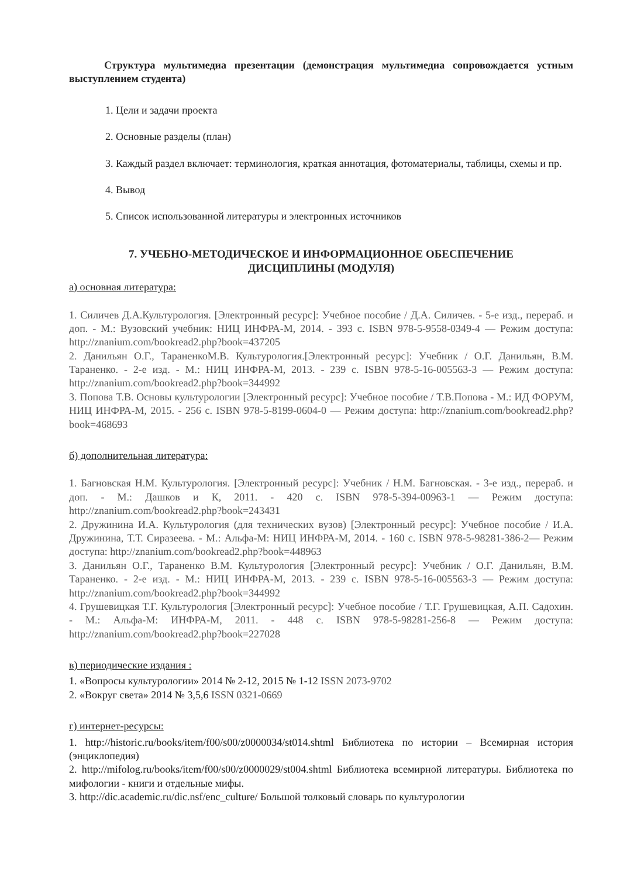Структура мультимедиа презентации (демонстрация мультимедиа сопровождается устным выступлением студента)
1. Цели и задачи проекта
2. Основные разделы (план)
3. Каждый раздел включает: терминология, краткая аннотация, фотоматериалы, таблицы, схемы и пр.
4. Вывод
5. Список использованной литературы и электронных источников
7. УЧЕБНО-МЕТОДИЧЕСКОЕ И ИНФОРМАЦИОННОЕ ОБЕСПЕЧЕНИЕ
ДИСЦИПЛИНЫ (МОДУЛЯ)
а) основная литература:
1. Силичев Д.А.Культурология. [Электронный ресурс]: Учебное пособие / Д.А. Силичев. - 5-е изд., перераб. и доп. - М.: Вузовский учебник: НИЦ ИНФРА-М, 2014. - 393 с. ISBN 978-5-9558-0349-4 — Режим доступа: http://znanium.com/bookread2.php?book=437205
2. Данильян О.Г., ТараненкоМ.В. Культурология.[Электронный ресурс]: Учебник / О.Г. Данильян, В.М. Тараненко. - 2-е изд. - М.: НИЦ ИНФРА-М, 2013. - 239 с. ISBN 978-5-16-005563-3 — Режим доступа: http://znanium.com/bookread2.php?book=344992
3. Попова Т.В. Основы культурологии [Электронный ресурс]: Учебное пособие / Т.В.Попова - М.: ИД ФОРУМ, НИЦ ИНФРА-М, 2015. - 256 с. ISBN 978-5-8199-0604-0 — Режим доступа: http://znanium.com/bookread2.php?book=468693
б) дополнительная литература:
1. Багновская Н.М. Культурология. [Электронный ресурс]: Учебник / Н.М. Багновская. - 3-е изд., перераб. и доп. - М.: Дашков и К, 2011. - 420 с. ISBN 978-5-394-00963-1 — Режим доступа: http://znanium.com/bookread2.php?book=243431
2. Дружинина И.А. Культурология (для технических вузов) [Электронный ресурс]: Учебное пособие / И.А. Дружинина, Т.Т. Сиразеева. - М.: Альфа-М: НИЦ ИНФРА-М, 2014. - 160 с. ISBN 978-5-98281-386-2— Режим доступа: http://znanium.com/bookread2.php?book=448963
3. Данильян О.Г., Тараненко В.М. Культурология [Электронный ресурс]: Учебник / О.Г. Данильян, В.М. Тараненко. - 2-е изд. - М.: НИЦ ИНФРА-М, 2013. - 239 с. ISBN 978-5-16-005563-3 — Режим доступа: http://znanium.com/bookread2.php?book=344992
4. Грушевицкая Т.Г. Культурология [Электронный ресурс]: Учебное пособие / Т.Г. Грушевицкая, А.П. Садохин. - М.: Альфа-М: ИНФРА-М, 2011. - 448 с. ISBN 978-5-98281-256-8 — Режим доступа: http://znanium.com/bookread2.php?book=227028
в) периодические издания :
1. «Вопросы культурологии» 2014 № 2-12, 2015 № 1-12 ISSN 2073-9702
2. «Вокруг света» 2014 № 3,5,6 ISSN 0321-0669
г) интернет-ресурсы:
1. http://historic.ru/books/item/f00/s00/z0000034/st014.shtml Библиотека по истории – Всемирная история (энциклопедия)
2. http://mifolog.ru/books/item/f00/s00/z0000029/st004.shtml Библиотека всемирной литературы. Библиотека по мифологии - книги и отдельные мифы.
3. http://dic.academic.ru/dic.nsf/enc_culture/ Большой толковый словарь по культурологии